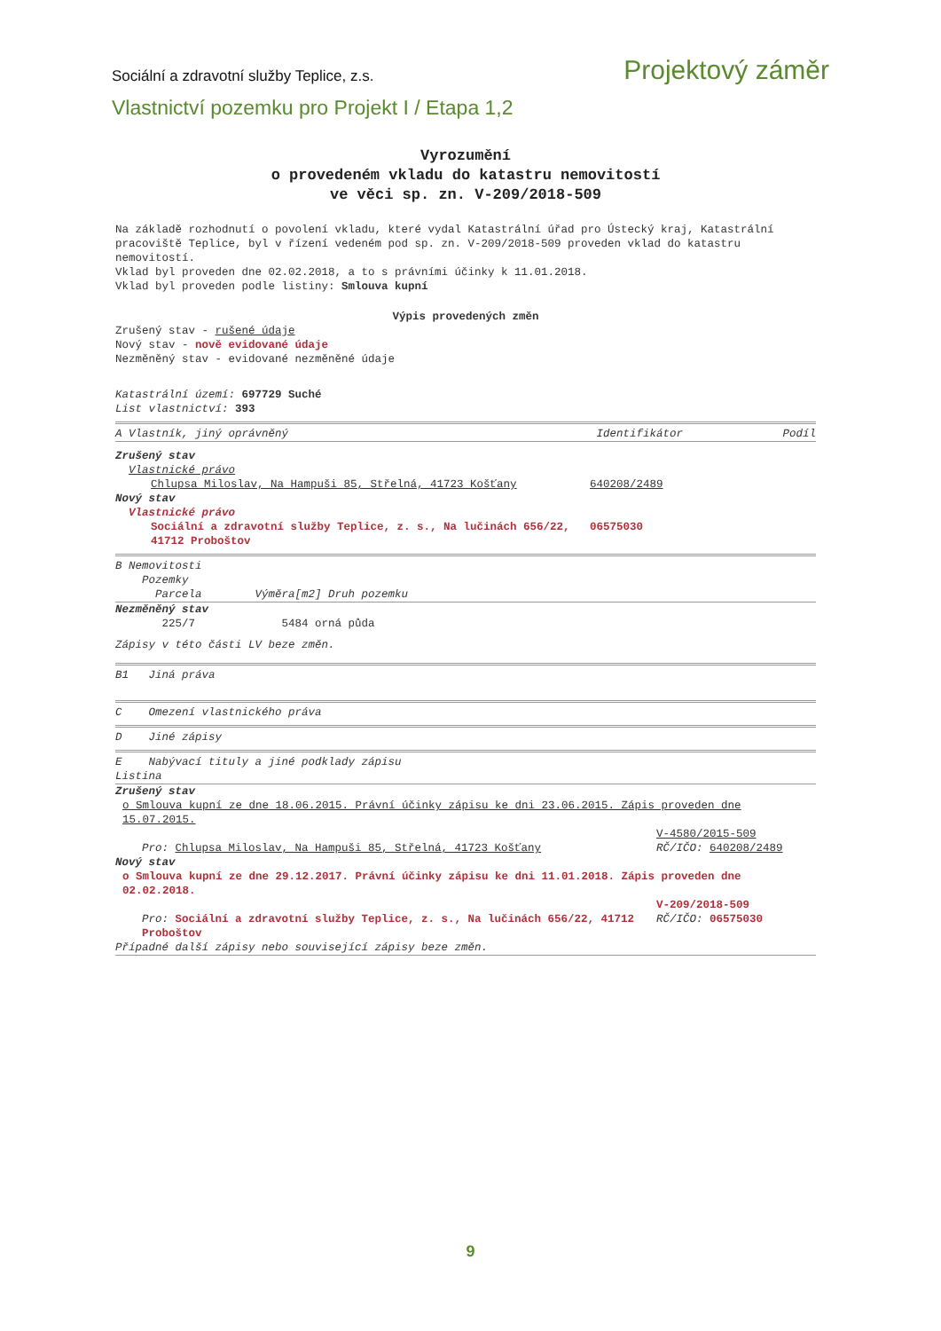Sociální a zdravotní služby Teplice, z.s. Projektový záměr
Vlastnictví pozemku pro Projekt I / Etapa 1,2
Vyrozumění
o provedeném vkladu do katastru nemovitostí
ve věci sp. zn. V-209/2018-509
Na základě rozhodnutí o povolení vkladu, které vydal Katastrální úřad pro Ústecký kraj, Katastrální pracoviště Teplice, byl v řízení vedeném pod sp. zn. V-209/2018-509 proveden vklad do katastru nemovitostí.
Vklad byl proveden dne 02.02.2018, a to s právními účinky k 11.01.2018.
Vklad byl proveden podle listiny: Smlouva kupní
Výpis provedených změn
Zrušený stav - rušené údaje
Nový stav - nově evidované údaje
Nezměněný stav - evidované nezměněné údaje
Katastrální území: 697729 Suché
List vlastnictví: 393
A Vlastník, jiný oprávněný Identifikátor Podíl
Zrušený stav
Vlastnické právo
Chlupsa Miloslav, Na Hampuši 85, Střelná, 41723 Košťany 640208/2489
Nový stav
Vlastnické právo
Sociální a zdravotní služby Teplice, z. s., Na lučinách 656/22, 41712 Proboštov 06575030
B Nemovitosti
Pozemky
Parcela Výměra[m2] Druh pozemku
Nezměněný stav
225/7 5484 orná půda
Zápisy v této části LV beze změn.
B1 Jiná práva
C Omezení vlastnického práva
D Jiné zápisy
E Nabývací tituly a jiné podklady zápisu
Listina
Zrušený stav
o Smlouva kupní ze dne 18.06.2015. Právní účinky zápisu ke dni 23.06.2015. Zápis proveden dne 15.07.2015.
V-4580/2015-509
Pro: Chlupsa Miloslav, Na Hampuši 85, Střelná, 41723 Košťany RČ/IČO: 640208/2489
Nový stav
o Smlouva kupní ze dne 29.12.2017. Právní účinky zápisu ke dni 11.01.2018. Zápis proveden dne 02.02.2018.
V-209/2018-509
Pro: Sociální a zdravotní služby Teplice, z. s., Na lučinách 656/22, 41712 Proboštov RČ/IČO: 06575030
Případné další zápisy nebo související zápisy beze změn.
9